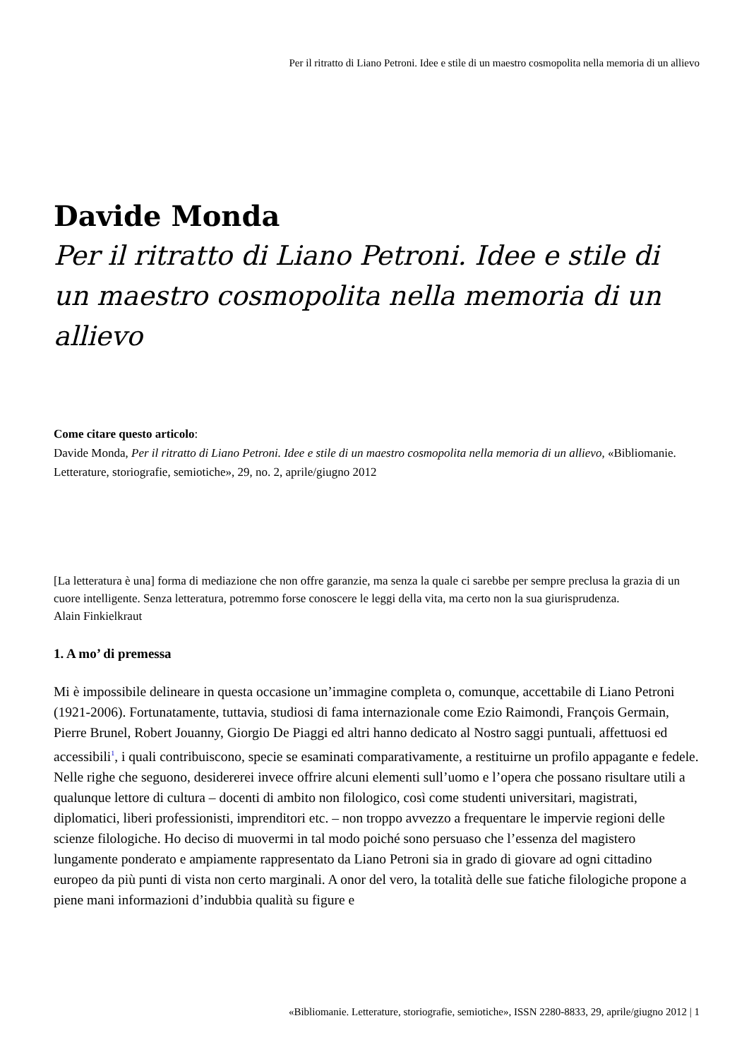Per il ritratto di Liano Petroni. Idee e stile di un maestro cosmopolita nella memoria di un allievo
Davide Monda
Per il ritratto di Liano Petroni. Idee e stile di un maestro cosmopolita nella memoria di un allievo
Come citare questo articolo:
Davide Monda, Per il ritratto di Liano Petroni. Idee e stile di un maestro cosmopolita nella memoria di un allievo, «Bibliomanie. Letterature, storiografie, semiotiche», 29, no. 2, aprile/giugno 2012
[La letteratura è una] forma di mediazione che non offre garanzie, ma senza la quale ci sarebbe per sempre preclusa la grazia di un cuore intelligente. Senza letteratura, potremmo forse conoscere le leggi della vita, ma certo non la sua giurisprudenza.
Alain Finkielkraut
1. A mo’ di premessa
Mi è impossibile delineare in questa occasione un’immagine completa o, comunque, accettabile di Liano Petroni (1921-2006). Fortunatamente, tuttavia, studiosi di fama internazionale come Ezio Raimondi, François Germain, Pierre Brunel, Robert Jouanny, Giorgio De Piaggi ed altri hanno dedicato al Nostro saggi puntuali, affettuosi ed accessibili<sup>1</sup>, i quali contribuiscono, specie se esaminati comparativamente, a restituirne un profilo appagante e fedele.
Nelle righe che seguono, desidererei invece offrire alcuni elementi sull’uomo e l’opera che possano risultare utili a qualunque lettore di cultura – docenti di ambito non filologico, così come studenti universitari, magistrati, diplomatici, liberi professionisti, imprenditori etc. – non troppo avvezzo a frequentare le impervie regioni delle scienze filologiche. Ho deciso di muovermi in tal modo poiché sono persuaso che l’essenza del magistero lungamente ponderato e ampiamente rappresentato da Liano Petroni sia in grado di giovare ad ogni cittadino europeo da più punti di vista non certo marginali. A onor del vero, la totalità delle sue fatiche filologiche propone a piene mani informazioni d’indubbia qualità su figure e
«Bibliomanie. Letterature, storiografie, semiotiche», ISSN 2280-8833, 29, aprile/giugno 2012 | 1